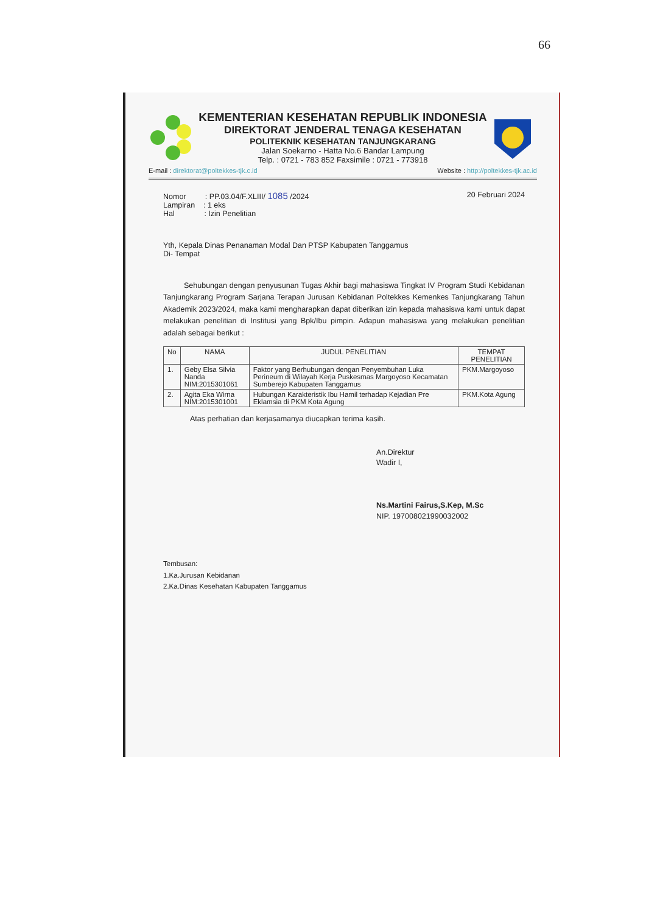66
KEMENTERIAN KESEHATAN REPUBLIK INDONESIA
DIREKTORAT JENDERAL TENAGA KESEHATAN
POLITEKNIK KESEHATAN TANJUNGKARANG
Jalan Soekarno - Hatta No.6 Bandar Lampung
Telp. : 0721 - 783 852 Faxsimile : 0721 - 773918
E-mail : direktorat@poltekkes-tjk.c.id
Website : http://poltekkes-tjk.ac.id
Nomor : PP.03.04/F.XLIII/ 1085 /2024
Lampiran : 1 eks
Hal : Izin Penelitian
20 Februari 2024
Yth, Kepala Dinas Penanaman Modal Dan PTSP Kabupaten Tanggamus
Di- Tempat
Sehubungan dengan penyusunan Tugas Akhir bagi mahasiswa Tingkat IV Program Studi Kebidanan Tanjungkarang Program Sarjana Terapan Jurusan Kebidanan Poltekkes Kemenkes Tanjungkarang Tahun Akademik 2023/2024, maka kami mengharapkan dapat diberikan izin kepada mahasiswa kami untuk dapat melakukan penelitian di Institusi yang Bpk/Ibu pimpin. Adapun mahasiswa yang melakukan penelitian adalah sebagai berikut :
| No | NAMA | JUDUL PENELITIAN | TEMPAT PENELITIAN |
| --- | --- | --- | --- |
| 1. | Geby Elsa Silvia Nanda NIM:2015301061 | Faktor yang Berhubungan dengan Penyembuhan Luka Perineum di Wilayah Kerja Puskesmas Margoyoso Kecamatan Sumberejo Kabupaten Tanggamus | PKM.Margoyoso |
| 2. | Agita Eka Wirna NIM:2015301001 | Hubungan Karakteristik Ibu Hamil terhadap Kejadian Pre Eklamsia di PKM Kota Agung | PKM.Kota Agung |
Atas perhatian dan kerjasamanya diucapkan terima kasih.
An.Direktur
Wadir I,
Ns.Martini Fairus,S.Kep, M.Sc
NIP. 197008021990032002
Tembusan:
1.Ka.Jurusan Kebidanan
2.Ka.Dinas Kesehatan Kabupaten Tanggamus